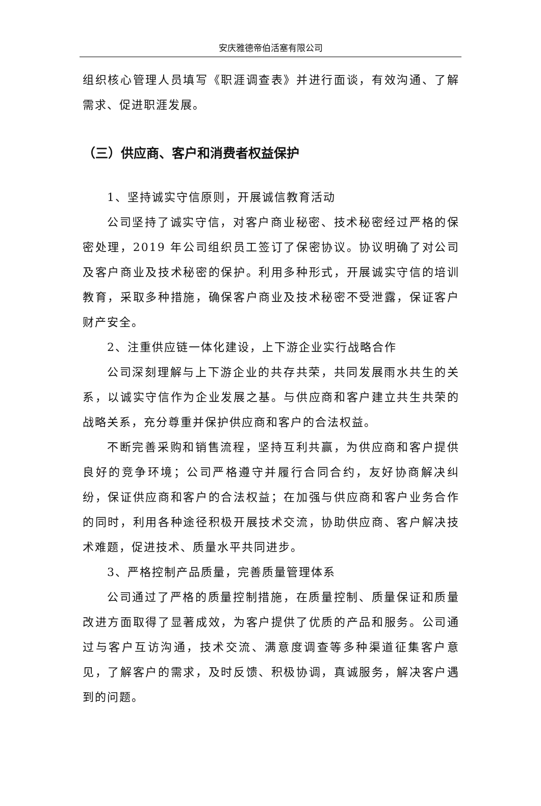安庆雅德帝伯活塞有限公司
组织核心管理人员填写《职涯调查表》并进行面谈，有效沟通、了解需求、促进职涯发展。
（三）供应商、客户和消费者权益保护
1、坚持诚实守信原则，开展诚信教育活动
公司坚持了诚实守信，对客户商业秘密、技术秘密经过严格的保密处理，2019 年公司组织员工签订了保密协议。协议明确了对公司及客户商业及技术秘密的保护。利用多种形式，开展诚实守信的培训教育，采取多种措施，确保客户商业及技术秘密不受泄露，保证客户财产安全。
2、注重供应链一体化建设，上下游企业实行战略合作
公司深刻理解与上下游企业的共存共荣，共同发展雨水共生的关系，以诚实守信作为企业发展之基。与供应商和客户建立共生共荣的战略关系，充分尊重并保护供应商和客户的合法权益。
不断完善采购和销售流程，坚持互利共赢，为供应商和客户提供良好的竞争环境；公司严格遵守并履行合同合约，友好协商解决纠纷，保证供应商和客户的合法权益；在加强与供应商和客户业务合作的同时，利用各种途径积极开展技术交流，协助供应商、客户解决技术难题，促进技术、质量水平共同进步。
3、严格控制产品质量，完善质量管理体系
公司通过了严格的质量控制措施，在质量控制、质量保证和质量改进方面取得了显著成效，为客户提供了优质的产品和服务。公司通过与客户互访沟通，技术交流、满意度调查等多种渠道征集客户意见，了解客户的需求，及时反馈、积极协调，真诚服务，解决客户遇到的问题。